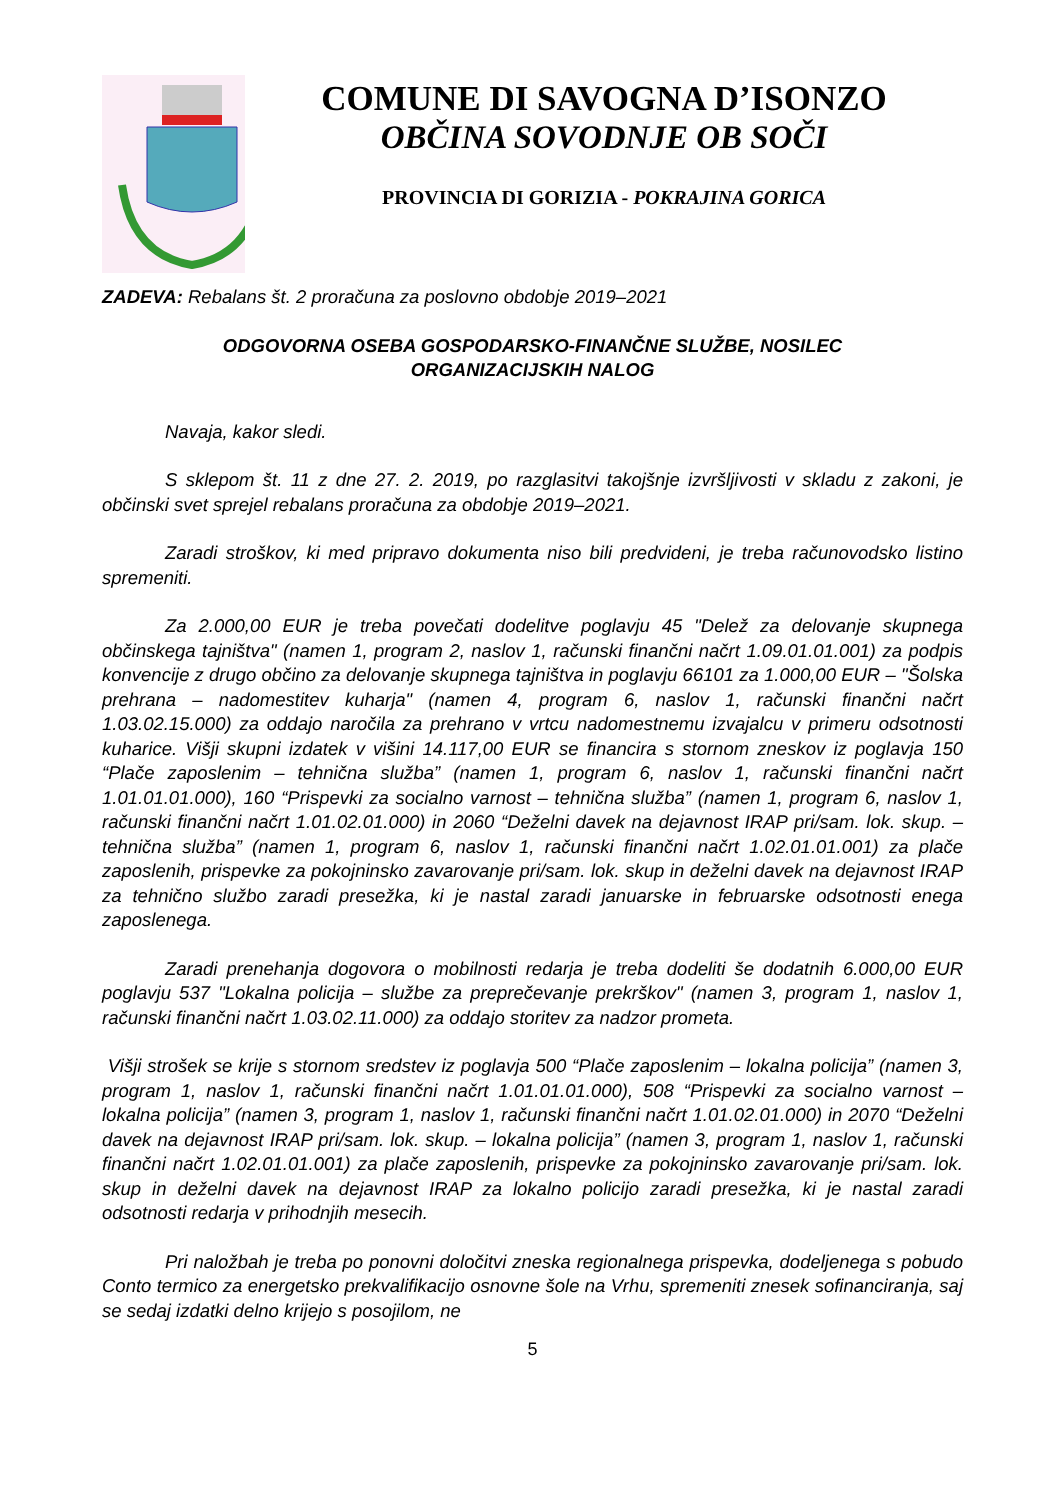COMUNE DI SAVOGNA D’ISONZO
OBČINA SOVODNJE OB SOČI
PROVINCIA DI GORIZIA - POKRAJINA GORICA
ZADEVA: Rebalans št. 2 proračuna za poslovno obdobje 2019–2021
ODGOVORNA OSEBA GOSPODARSKO-FINANČNE SLUŽBE, NOSILEC
ORGANIZACIJSKIH NALOG
Navaja, kakor sledi.
S sklepom št. 11 z dne 27. 2. 2019, po razglasitvi takojšnje izvršljivosti v skladu z zakoni, je občinski svet sprejel rebalans proračuna za obdobje 2019–2021.
Zaradi stroškov, ki med pripravo dokumenta niso bili predvideni, je treba računovodsko listino spremeniti.
Za 2.000,00 EUR je treba povečati dodelitve poglavju 45 "Delež za delovanje skupnega občinskega tajništva" (namen 1, program 2, naslov 1, računski finančni načrt 1.09.01.01.001) za podpis konvencije z drugo občino za delovanje skupnega tajništva in poglavju 66101 za 1.000,00 EUR – "Šolska prehrana – nadomestitev kuharja" (namen 4, program 6, naslov 1, računski finančni načrt 1.03.02.15.000) za oddajo naročila za prehrano v vrtcu nadomestnemu izvajalcu v primeru odsotnosti kuharice. Višji skupni izdatek v višini 14.117,00 EUR se financira s stornom zneskov iz poglavja 150 “Plače zaposlenim – tehnična služba” (namen 1, program 6, naslov 1, računski finančni načrt 1.01.01.01.000), 160 “Prispevki za socialno varnost – tehnična služba” (namen 1, program 6, naslov 1, računski finančni načrt 1.01.02.01.000) in 2060 “Deželni davek na dejavnost IRAP pri/sam. lok. skup. – tehnična služba” (namen 1, program 6, naslov 1, računski finančni načrt 1.02.01.01.001) za plače zaposlenih, prispevke za pokojninsko zavarovanje pri/sam. lok. skup in deželni davek na dejavnost IRAP za tehnično službo zaradi presežka, ki je nastal zaradi januarske in februarske odsotnosti enega zaposlenega.
Zaradi prenehanja dogovora o mobilnosti redarja je treba dodeliti še dodatnih 6.000,00 EUR poglavju 537 "Lokalna policija – službe za preprečevanje prekrškov" (namen 3, program 1, naslov 1, računski finančni načrt 1.03.02.11.000) za oddajo storitev za nadzor prometa.
Višji strošek se krije s stornom sredstev iz poglavja 500 “Plače zaposlenim – lokalna policija” (namen 3, program 1, naslov 1, računski finančni načrt 1.01.01.01.000), 508 “Prispevki za socialno varnost – lokalna policija” (namen 3, program 1, naslov 1, računski finančni načrt 1.01.02.01.000) in 2070 “Deželni davek na dejavnost IRAP pri/sam. lok. skup. – lokalna policija” (namen 3, program 1, naslov 1, računski finančni načrt 1.02.01.01.001) za plače zaposlenih, prispevke za pokojninsko zavarovanje pri/sam. lok. skup in deželni davek na dejavnost IRAP za lokalno policijo zaradi presežka, ki je nastal zaradi odsotnosti redarja v prihodnjih mesecih.
Pri naložbah je treba po ponovni določitvi zneska regionalnega prispevka, dodeljenega s pobudo Conto termico za energetsko prekvalifikacijo osnovne šole na Vrhu, spremeniti znesek sofinanciranja, saj se sedaj izdatki delno krijejo s posojilom, ne
5